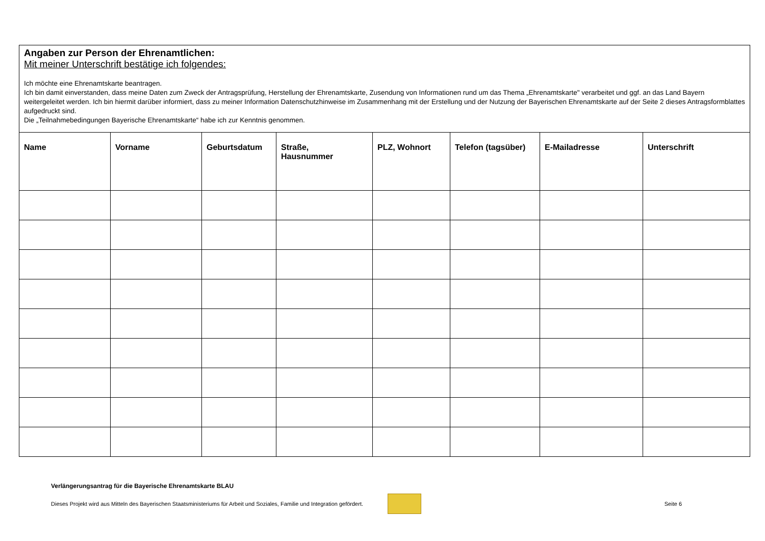| Angaben zur Person der Ehrenamtlichen: Mit meiner Unterschrift bestätige ich folgendes: Ich möchte eine Ehrenamtskarte beantragen. Ich bin damit einverstanden, dass meine Daten zum Zweck der Antragsprüfung, Herstellung der Ehrenamtskarte, Zusendung von Informationen rund um das Thema „Ehrenamtskarte" verarbeitet und ggf. an das Land Bayern weitergeleitet werden. Ich bin hiermit darüber informiert, dass zu meiner Information Datenschutzhinweise im Zusammenhang mit der Erstellung und der Nutzung der Bayerischen Ehrenamtskarte auf der Seite 2 dieses Antragsformblattes aufgedruckt sind. Die „Teilnahmebedingungen Bayerische Ehrenamtskarte“ habe ich zur Kenntnis genommen. | | | | | | | |
| Name | Vorname | Geburtsdatum | Straße, Hausnummer | PLZ, Wohnort | Telefon (tagsüber) | E-Mailadresse | Unterschrift |
Verlängerungsantrag für die Bayerische Ehrenamtskarte BLAU
Dieses Projekt wird aus Mitteln des Bayerischen Staatsministeriums für Arbeit und Soziales, Familie und Integration gefördert.
Seite 6